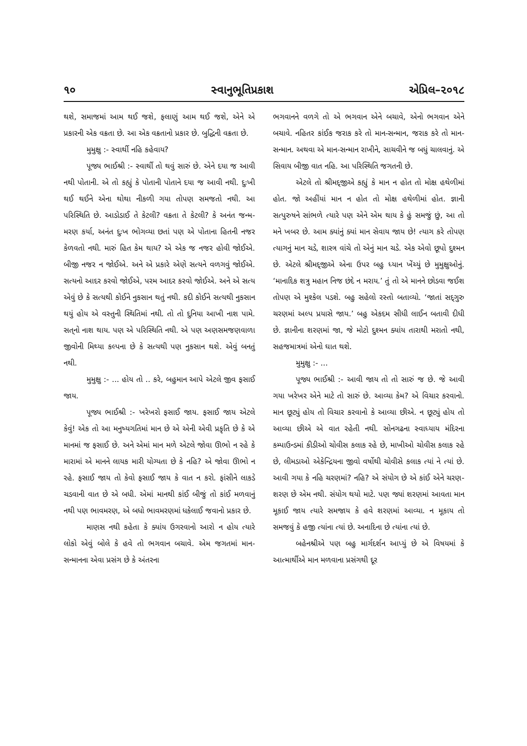૧૦ સ્વાનુભૂતિપ્રકાશ એપ્રિલ–૨૦૧૮
થશે, સમાજમાં આમ થઈ જશે, ફલાણું આમ થઈ જશે, એને એ પ્રકારની એક વક્રતા છે. આ એક વક્રતાનો પ્રકાર છે. બુદ્ધિની વક્રતા છે.
મુમુક્ષુ :- સ્વાર્થી નહિ કહેવાય?
પૂજ્ય ભાઈશ્રી :- સ્વાર્થી તો થવું સારું છે. એને દયા જ આવી નથી પોતાની. એ તો કહ્યું કે પોતાની પોતાને દયા જ આવી નથી. દુઃખી થઈ થઈને એના થોથા નીકળી ગયા તોપણ સમજતો નથી. આ પરિસ્થિતિ છે. આડોડાઈ તે કેટલી? વક્રતા તે કેટલી? કે અનંત જન્મ-મરણ કર્યા, અનંત દુઃખ ભોગવ્યા છતાં પણ એ પોતાના હિતની નજર કેળવતો નથી. મારું હિત કેમ થાય? એ એક જ નજર હોવી જોઈએ. બીજી નજર ન જોઈએ. અને એ પ્રકારે એણે સત્યને વળગવું જોઈએ. સત્યનો આદર કરવો જોઈએ, પરમ આદર કરવો જોઈએ. અને એ સત્ય એવું છે કે સત્યથી કોઈને નુકસાન થતું નથી. કદી કોઈને સત્યથી નુકસાન થયું હોય એ વસ્તુની સ્થિતિમાં નથી. તો તો દુનિયા આખી નાશ પામે. સત્‌નો નાશ થાય. પણ એ પરિસ્થિતિ નથી. એ પણ અણસમજણવાળા જીવોની મિથ્યા કલ્પના છે કે સત્યથી પણ નુકસાન થશે. એવું બનતું નથી.
મુમુક્ષુ :- ... હોય તો .. કરે, બહુમાન આપે એટલે જીવ ફસાઈ જાય.
પૂજ્ય ભાઈશ્રી :- ખરેખરો ફસાઈ જાય. ફસાઈ જાય એટલે કેવું! એક તો આ મનુષ્યગતિમાં માન છે એ એની એવી પ્રકૃતિ છે કે એ માનમાં જ ફસાઈ છે. અને એમાં માન મળે એટલે જોવા ઊભો ન રહે કે મારામાં એ માનને લાયક મારી યોગ્યતા છે કે નહિ? એ જોવા ઊભો ન રહે. ફસાઈ જાય તો કેવો ફસાઈ જાય કે વાત ન કરો. ફાંસીને લાકડે ચડવાની વાત છે એ બધી. એમાં માનથી કાંઈ બીજું તો કાંઈ મળવાનું નથી પણ ભાવમરણ, એ બધો ભાવમરણમાં ધકેલાઈ જવાનો પ્રકાર છે.
માણસ નથી કહેતા કે ક્યાંય ઉગરવાનો આરો ન હોય ત્યારે લોકો એવું બોલે કે હવે તો ભગવાન બચાવે. એમ જગતમાં માન-સન્માનના એવા પ્રસંગ છે કે અંતરના
ભગવાનને વળગે તો એ ભગવાન એને બચાવે, એનો ભગવાન એને બચાવે. નહિતર કાંઈક જરાક કરે તો માન-સન્માન, જરાક કરે તો માન-સન્માન. અથવા એ માન-સન્માન રાખીને, સાચવીને જ બધું ચાલવાનું. એ સિવાય બીજી વાત નહિ. આ પરિસ્થિતિ જગતની છે.
એટલે તો શ્રીમદ્‌જીએ કહ્યું કે માન ન હોત તો મોક્ષ હથેળીમાં હોત. જો અહીંયાં માન ન હોત તો મોક્ષ હથેળીમાં હોત. જ્ઞાની સત્પુરુષને સાંભળે ત્યારે પણ એને એમ થાય કે હું સમજું છું, આ તો મને ખબર છે. આમ ક્યાંનું ક્યાં માન સેવાય જાય છે! ત્યાગ કરે તોપણ ત્યાગનું માન ચડે, શાસ્ત્ર વાંચે તો એનું માન ચડે. એક એવો છૂપો દુશ્મન છે. એટલે શ્રીમદ્‌જીએ એના ઉપર બહુ ધ્યાન ખેંચ્યું છે મુમુક્ષુઓનું. ‘માનાદિક શત્રુ મહાન નિજ છંદે ન મરાય.’ તું તો એ માનને છોડવા જઈશ તોપણ એ મુશ્કેલ પડશે. બહુ સહેલો રસ્તો બતાવ્યો. ‘જાતાં સદ્‌ગુરુ ચરણમાં અલ્પ પ્રયાસે જાય.’ બહુ એકદમ સીધી લાઈન બતાવી દીધી છે. જ્ઞાનીના શરણમાં જા, જે મોટો દુશ્મન ક્યાંય તારાથી મરાતો નથી, સહજમાત્રમાં એનો ઘાત થશે.
મુમુક્ષુ :- ...
પૂજ્ય ભાઈશ્રી :- આવી જાય તો તો સારું જ છે. જે આવી ગયા ખરેખર એને માટે તો સારું છે. આવ્યા કેમ? એ વિચાર કરવાનો. માન છૂટ્યું હોય તો વિચાર કરવાનો કે આવ્યા છીએ. ન છૂટ્યું હોય તો આવ્યા છીએ એ વાત રહેતી નથી. સોનગઢના સ્વાધ્યાય મંદિરના કમ્પાઉન્ડમાં કીડીઓ ચોવીસ કલાક રહે છે, માખીઓ ચોવીસ કલાક રહે છે, લીમડાઓ એકેન્દ્રિયના જીવો વર્ષોથી ચોવીસે કલાક ત્યાં ને ત્યાં છે. આવી ગયા કે નહિ ચરણમાં? નહિ? એ સંયોગ છે એ કાંઈ એને ચરણ-શરણ છે એમ નથી. સંયોગ થયો માટે. પણ જ્યાં શરણમાં આવતા માન મૂકાઈ જાય ત્યારે સમજાય કે હવે શરણમાં આવ્યા. ન મૂકાય તો સમજવું કે હજી ત્યાંના ત્યાં છે. અનાદિના છે ત્યાંના ત્યાં છે.
બહેનશ્રીએ પણ બહુ માર્ગદર્શન આપ્યું છે એ વિષયમાં કે આત્માર્થીએ માન મળવાના પ્રસંગથી દૂર